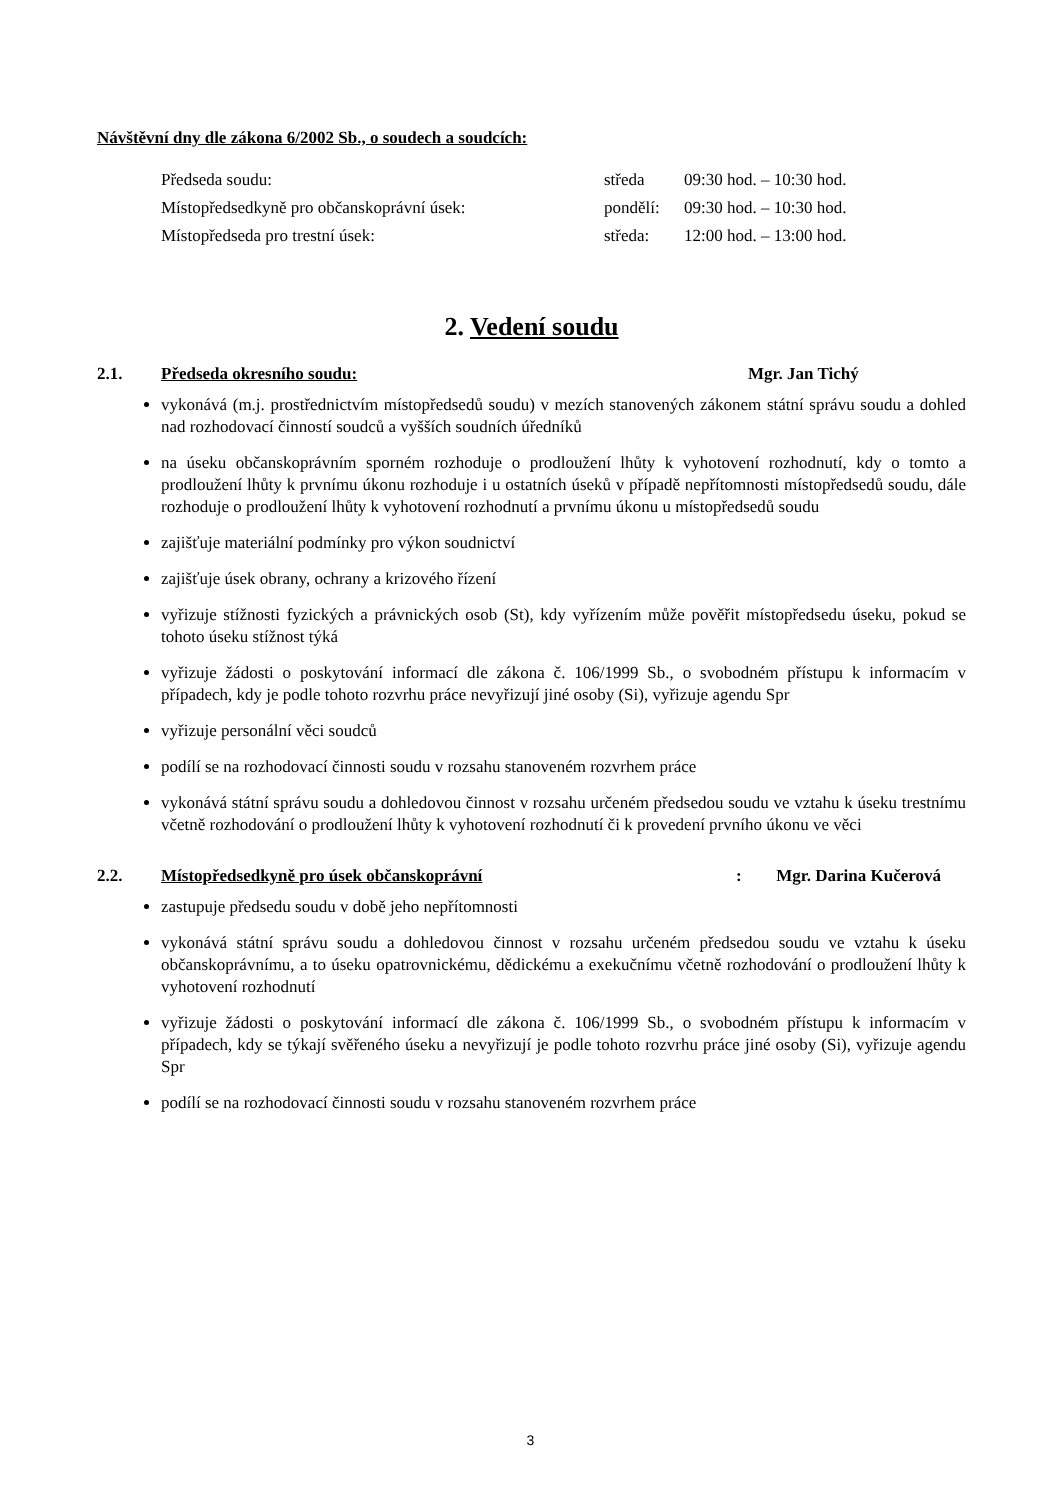Návštěvní dny dle zákona 6/2002 Sb., o soudech a soudcích:
| Předseda soudu: | středa | 09:30 hod. – 10:30 hod. |
| Místopředsedkyně pro občanskoprávní úsek: | pondělí: | 09:30 hod. – 10:30 hod. |
| Místopředseda pro trestní úsek: | středa: | 12:00 hod. – 13:00 hod. |
2. Vedení soudu
2.1. Předseda okresního soudu: Mgr. Jan Tichý
vykonává (m.j. prostřednictvím místopředsedů soudu) v mezích stanovených zákonem státní správu soudu a dohled nad rozhodovací činností soudců a vyšších soudních úředníků
na úseku občanskoprávním sporném rozhoduje o prodloužení lhůty k vyhotovení rozhodnutí, kdy o tomto a prodloužení lhůty k prvnímu úkonu rozhoduje i u ostatních úseků v případě nepřítomnosti místopředsedů soudu, dále rozhoduje o prodloužení lhůty k vyhotovení rozhodnutí a prvnímu úkonu u místopředsedů soudu
zajišťuje materiální podmínky pro výkon soudnictví
zajišťuje úsek obrany, ochrany a krizového řízení
vyřizuje stížnosti fyzických a právnických osob (St), kdy vyřízením může pověřit místopředsedu úseku, pokud se tohoto úseku stížnost týká
vyřizuje žádosti o poskytování informací dle zákona č. 106/1999 Sb., o svobodném přístupu k informacím v případech, kdy je podle tohoto rozvrhu práce nevyřizují jiné osoby (Si), vyřizuje agendu Spr
vyřizuje personální věci soudců
podílí se na rozhodovací činnosti soudu v rozsahu stanoveném rozvrhem práce
vykonává státní správu soudu a dohledovou činnost v rozsahu určeném předsedou soudu ve vztahu k úseku trestnímu včetně rozhodování o prodloužení lhůty k vyhotovení rozhodnutí či k provedení prvního úkonu ve věci
2.2. Místopředsedkyně pro úsek občanskoprávní: Mgr. Darina Kučerová
zastupuje předsedu soudu v době jeho nepřítomnosti
vykonává státní správu soudu a dohledovou činnost v rozsahu určeném předsedou soudu ve vztahu k úseku občanskoprávnímu, a to úseku opatrovnickému, dědickému a exekučnímu včetně rozhodování o prodloužení lhůty k vyhotovení rozhodnutí
vyřizuje žádosti o poskytování informací dle zákona č. 106/1999 Sb., o svobodném přístupu k informacím v případech, kdy se týkají svěřeného úseku a nevyřizují je podle tohoto rozvrhu práce jiné osoby (Si), vyřizuje agendu Spr
podílí se na rozhodovací činnosti soudu v rozsahu stanoveném rozvrhem práce
3